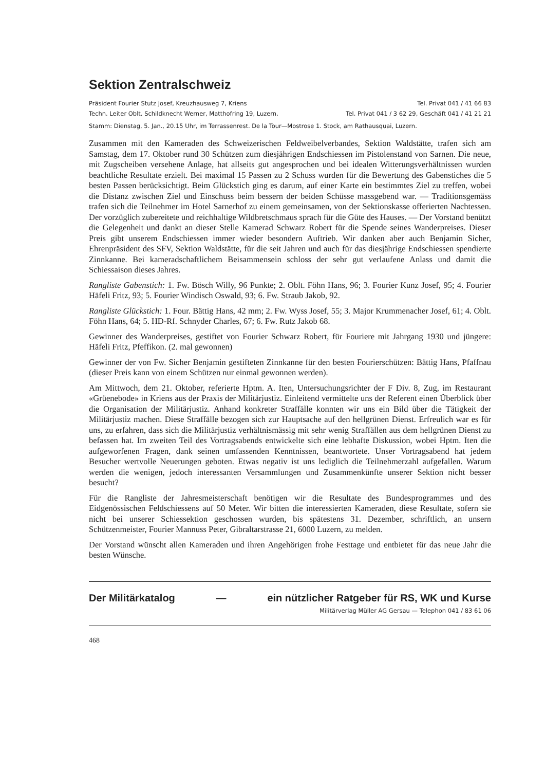Sektion Zentralschweiz
Präsident Fourier Stutz Josef, Kreuzhausweg 7, Kriens Tel. Privat 041 / 41 66 83
Techn. Leiter Oblt. Schildknecht Werner, Matthofring 19, Luzern. Tel. Privat 041 / 3 62 29, Geschäft 041 / 41 21 21
Stamm: Dienstag, 5. Jan., 20.15 Uhr, im Terrassenrest. De la Tour—Mostrose 1. Stock, am Rathausquai, Luzern.
Zusammen mit den Kameraden des Schweizerischen Feldweibelverbandes, Sektion Waldstätte, trafen sich am Samstag, dem 17. Oktober rund 30 Schützen zum diesjährigen Endschiessen im Pistolenstand von Sarnen. Die neue, mit Zugscheiben versehene Anlage, hat allseits gut angesprochen und bei idealen Witterungsverhältnissen wurden beachtliche Resultate erzielt. Bei maximal 15 Passen zu 2 Schuss wurden für die Bewertung des Gabenstiches die 5 besten Passen berücksichtigt. Beim Glückstich ging es darum, auf einer Karte ein bestimmtes Ziel zu treffen, wobei die Distanz zwischen Ziel und Einschuss beim bessern der beiden Schüsse massgebend war. — Traditionsgemäss trafen sich die Teilnehmer im Hotel Sarnerhof zu einem gemeinsamen, von der Sektionskasse offerierten Nachtessen. Der vorzüglich zubereitete und reichhaltige Wildbretschmaus sprach für die Güte des Hauses. — Der Vorstand benützt die Gelegenheit und dankt an dieser Stelle Kamerad Schwarz Robert für die Spende seines Wanderpreises. Dieser Preis gibt unserem Endschiessen immer wieder besondern Auftrieb. Wir danken aber auch Benjamin Sicher, Ehrenpräsident des SFV, Sektion Waldstätte, für die seit Jahren und auch für das diesjährige Endschiessen spendierte Zinnkanne. Bei kameradschaftlichem Beisammensein schloss der sehr gut verlaufene Anlass und damit die Schiessaison dieses Jahres.
Rangliste Gabenstich: 1. Fw. Bösch Willy, 96 Punkte; 2. Oblt. Föhn Hans, 96; 3. Fourier Kunz Josef, 95; 4. Fourier Häfeli Fritz, 93; 5. Fourier Windisch Oswald, 93; 6. Fw. Straub Jakob, 92.
Rangliste Glückstich: 1. Four. Bättig Hans, 42 mm; 2. Fw. Wyss Josef, 55; 3. Major Krummenacher Josef, 61; 4. Oblt. Föhn Hans, 64; 5. HD-Rf. Schnyder Charles, 67; 6. Fw. Rutz Jakob 68.
Gewinner des Wanderpreises, gestiftet von Fourier Schwarz Robert, für Fouriere mit Jahrgang 1930 und jüngere: Häfeli Fritz, Pfeffikon. (2. mal gewonnen)
Gewinner der von Fw. Sicher Benjamin gestifteten Zinnkanne für den besten Fourierschützen: Bättig Hans, Pfaffnau (dieser Preis kann von einem Schützen nur einmal gewonnen werden).
Am Mittwoch, dem 21. Oktober, referierte Hptm. A. Iten, Untersuchungsrichter der F Div. 8, Zug, im Restaurant «Grüenebode» in Kriens aus der Praxis der Militärjustiz. Einleitend vermittelte uns der Referent einen Überblick über die Organisation der Militärjustiz. Anhand konkreter Straffälle konnten wir uns ein Bild über die Tätigkeit der Militärjustiz machen. Diese Straffälle bezogen sich zur Hauptsache auf den hellgrünen Dienst. Erfreulich war es für uns, zu erfahren, dass sich die Militärjustiz verhältnismässig mit sehr wenig Straffällen aus dem hellgrünen Dienst zu befassen hat. Im zweiten Teil des Vortragsabends entwickelte sich eine lebhafte Diskussion, wobei Hptm. Iten die aufgeworfenen Fragen, dank seinen umfassenden Kenntnissen, beantwortete. Unser Vortragsabend hat jedem Besucher wertvolle Neuerungen geboten. Etwas negativ ist uns lediglich die Teilnehmerzahl aufgefallen. Warum werden die wenigen, jedoch interessanten Versammlungen und Zusammenkünfte unserer Sektion nicht besser besucht?
Für die Rangliste der Jahresmeisterschaft benötigen wir die Resultate des Bundesprogrammes und des Eidgenössischen Feldschiessens auf 50 Meter. Wir bitten die interessierten Kameraden, diese Resultate, sofern sie nicht bei unserer Schiessektion geschossen wurden, bis spätestens 31. Dezember, schriftlich, an unsern Schützenmeister, Fourier Mannuss Peter, Gibraltarstrasse 21, 6000 Luzern, zu melden.
Der Vorstand wünscht allen Kameraden und ihren Angehörigen frohe Festtage und entbietet für das neue Jahr die besten Wünsche.
Der Militärkatalog — ein nützlicher Ratgeber für RS, WK und Kurse
Militärverlag Müller AG Gersau — Telephon 041 / 83 61 06
468